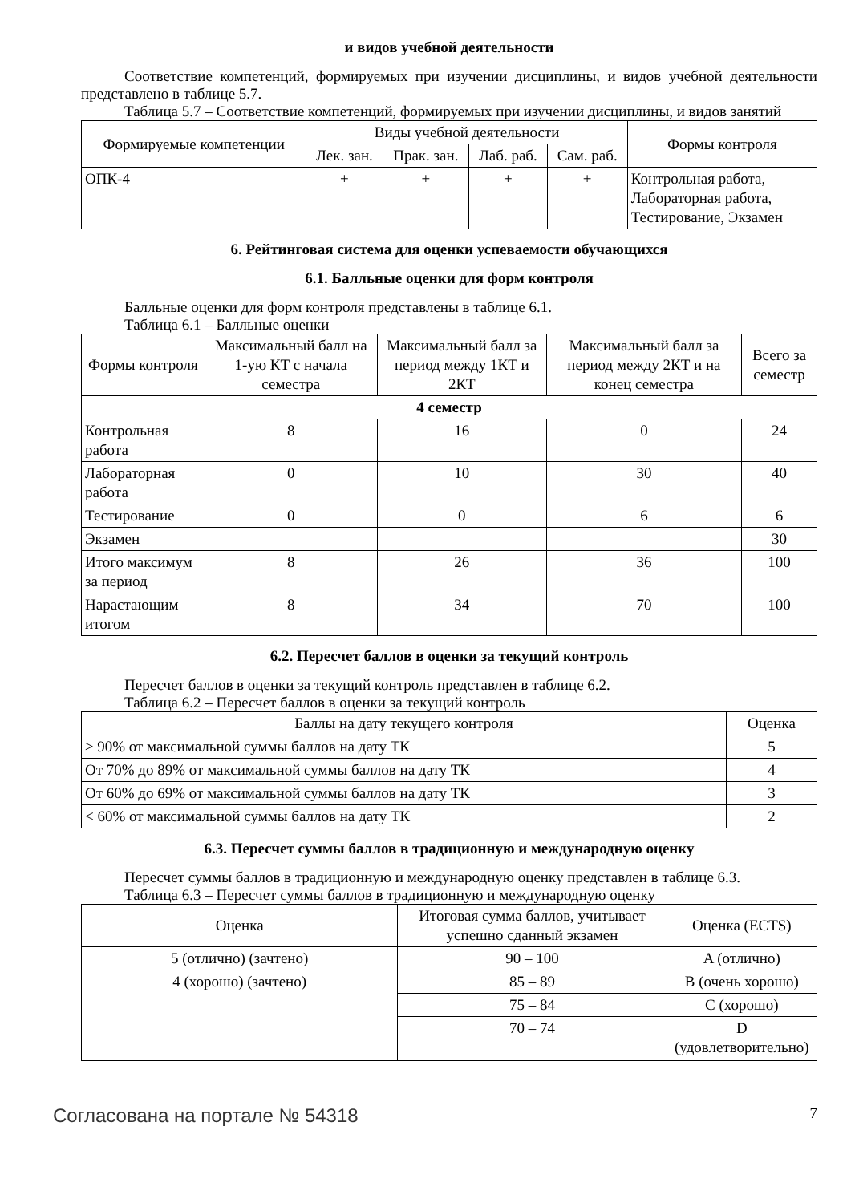и видов учебной деятельности
Соответствие компетенций, формируемых при изучении дисциплины, и видов учебной деятельности представлено в таблице 5.7.
Таблица 5.7 – Соответствие компетенций, формируемых при изучении дисциплины, и видов занятий
| Формируемые компетенции | Виды учебной деятельности | | | | Формы контроля |
| --- | --- | --- | --- | --- | --- |
| | Лек. зан. | Прак. зан. | Лаб. раб. | Сам. раб. | |
| ОПК-4 | + | + | + | + | Контрольная работа, Лабораторная работа, Тестирование, Экзамен |
6. Рейтинговая система для оценки успеваемости обучающихся
6.1. Балльные оценки для форм контроля
Балльные оценки для форм контроля представлены в таблице 6.1.
Таблица 6.1 – Балльные оценки
| Формы контроля | Максимальный балл на 1-ую КТ с начала семестра | Максимальный балл за период между 1КТ и 2КТ | Максимальный балл за период между 2КТ и на конец семестра | Всего за семестр |
| --- | --- | --- | --- | --- |
| 4 семестр | | | | |
| Контрольная работа | 8 | 16 | 0 | 24 |
| Лабораторная работа | 0 | 10 | 30 | 40 |
| Тестирование | 0 | 0 | 6 | 6 |
| Экзамен | | | | 30 |
| Итого максимум за период | 8 | 26 | 36 | 100 |
| Нарастающим итогом | 8 | 34 | 70 | 100 |
6.2. Пересчет баллов в оценки за текущий контроль
Пересчет баллов в оценки за текущий контроль представлен в таблице 6.2.
Таблица 6.2 – Пересчет баллов в оценки за текущий контроль
| Баллы на дату текущего контроля | Оценка |
| --- | --- |
| ≥ 90% от максимальной суммы баллов на дату ТК | 5 |
| От 70% до 89% от максимальной суммы баллов на дату ТК | 4 |
| От 60% до 69% от максимальной суммы баллов на дату ТК | 3 |
| < 60% от максимальной суммы баллов на дату ТК | 2 |
6.3. Пересчет суммы баллов в традиционную и международную оценку
Пересчет суммы баллов в традиционную и международную оценку представлен в таблице 6.3.
Таблица 6.3 – Пересчет суммы баллов в традиционную и международную оценку
| Оценка | Итоговая сумма баллов, учитывает успешно сданный экзамен | Оценка (ECTS) |
| --- | --- | --- |
| 5 (отлично) (зачтено) | 90 – 100 | A (отлично) |
| 4 (хорошо) (зачтено) | 85 – 89 | B (очень хорошо) |
| | 75 – 84 | C (хорошо) |
| | 70 – 74 | D (удовлетворительно) |
Согласована на портале № 54318 7